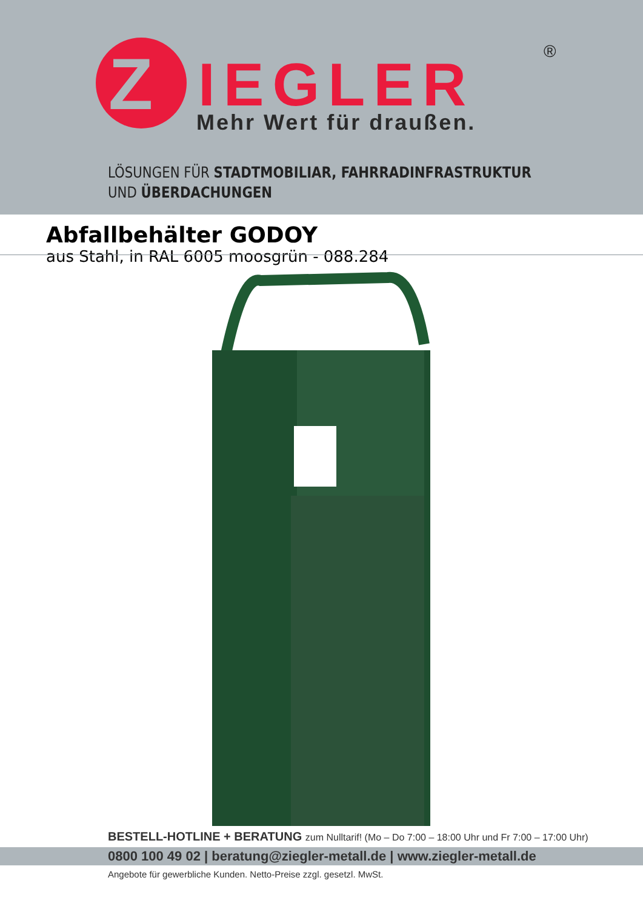Z
IEGLER
Mehr Wert für draußen.
®
LÖSUNGEN FÜR STADTMOBILIAR, FAHRRADINFRASTRUKTUR
UND ÜBERDACHUNGEN
Abfallbehälter GODOY
aus Stahl, in RAL 6005 moosgrün - 088.284
BESTELL-HOTLINE + BERATUNG zum Nulltarif! (Mo – Do 7:00 – 18:00 Uhr und Fr 7:00 – 17:00 Uhr)
0800 100 49 02 | beratung@ziegler-metall.de | www.ziegler-metall.de
Angebote für gewerbliche Kunden. Netto-Preise zzgl. gesetzl. MwSt.